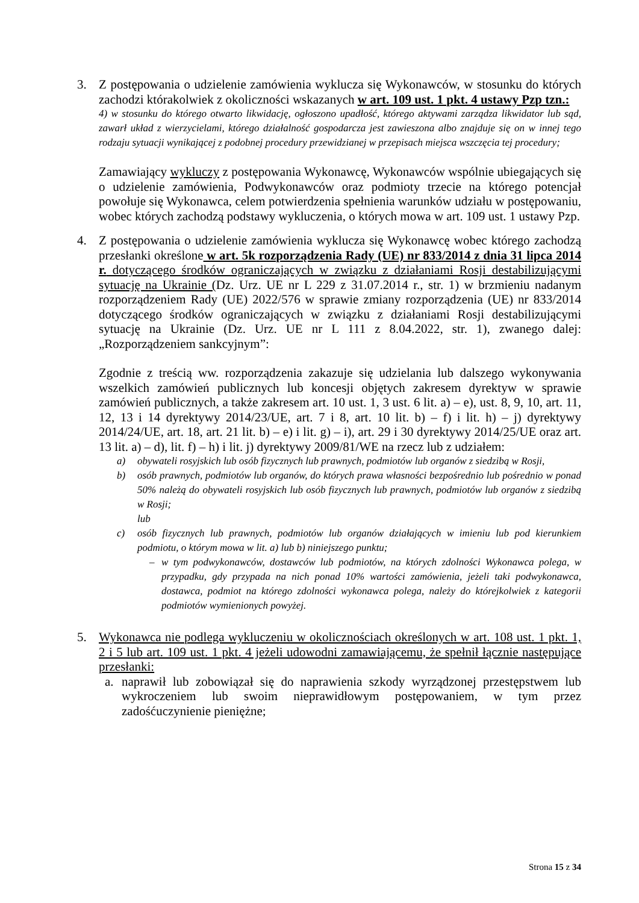3. Z postępowania o udzielenie zamówienia wyklucza się Wykonawców, w stosunku do których zachodzi którakolwiek z okoliczności wskazanych w art. 109 ust. 1 pkt. 4 ustawy Pzp tzn.:
4) w stosunku do którego otwarto likwidację, ogłoszono upadłość, którego aktywami zarządza likwidator lub sąd, zawarł układ z wierzycielami, którego działalność gospodarcza jest zawieszona albo znajduje się on w innej tego rodzaju sytuacji wynikającej z podobnej procedury przewidzianej w przepisach miejsca wszczęcia tej procedury;
Zamawiający wykluczy z postępowania Wykonawcę, Wykonawców wspólnie ubiegających się o udzielenie zamówienia, Podwykonawców oraz podmioty trzecie na którego potencjał powołuje się Wykonawca, celem potwierdzenia spełnienia warunków udziału w postępowaniu, wobec których zachodzą podstawy wykluczenia, o których mowa w art. 109 ust. 1 ustawy Pzp.
4. Z postępowania o udzielenie zamówienia wyklucza się Wykonawcę wobec którego zachodzą przesłanki określone w art. 5k rozporządzenia Rady (UE) nr 833/2014 z dnia 31 lipca 2014 r. dotyczącego środków ograniczających w związku z działaniami Rosji destabilizującymi sytuację na Ukrainie (Dz. Urz. UE nr L 229 z 31.07.2014 r., str. 1) w brzmieniu nadanym rozporządzeniem Rady (UE) 2022/576 w sprawie zmiany rozporządzenia (UE) nr 833/2014 dotyczącego środków ograniczających w związku z działaniami Rosji destabilizującymi sytuację na Ukrainie (Dz. Urz. UE nr L 111 z 8.04.2022, str. 1), zwanego dalej: „Rozporządzeniem sankcyjnym”:
Zgodnie z treścią ww. rozporządzenia zakazuje się udzielania lub dalszego wykonywania wszelkich zamówień publicznych lub koncesji objętych zakresem dyrektyw w sprawie zamówień publicznych, a także zakresem art. 10 ust. 1, 3 ust. 6 lit. a) – e), ust. 8, 9, 10, art. 11, 12, 13 i 14 dyrektywy 2014/23/UE, art. 7 i 8, art. 10 lit. b) – f) i lit. h) – j) dyrektywy 2014/24/UE, art. 18, art. 21 lit. b) – e) i lit. g) – i), art. 29 i 30 dyrektywy 2014/25/UE oraz art. 13 lit. a) – d), lit. f) – h) i lit. j) dyrektywy 2009/81/WE na rzecz lub z udziałem:
a) obywateli rosyjskich lub osób fizycznych lub prawnych, podmiotów lub organów z siedzibą w Rosji,
b) osób prawnych, podmiotów lub organów, do których prawa własności bezpośrednio lub pośrednio w ponad 50% należą do obywateli rosyjskich lub osób fizycznych lub prawnych, podmiotów lub organów z siedzibą w Rosji;
lub
c) osób fizycznych lub prawnych, podmiotów lub organów działających w imieniu lub pod kierunkiem podmiotu, o którym mowa w lit. a) lub b) niniejszego punktu;
– w tym podwykonawców, dostawców lub podmiotów, na których zdolności Wykonawca polega, w przypadku, gdy przypada na nich ponad 10% wartości zamówienia, jeżeli taki podwykonawca, dostawca, podmiot na którego zdolności wykonawca polega, należy do którejkolwiek z kategorii podmiotów wymienionych powyżej.
5. Wykonawca nie podlega wykluczeniu w okolicznościach określonych w art. 108 ust. 1 pkt. 1, 2 i 5 lub art. 109 ust. 1 pkt. 4 jeżeli udowodni zamawiającemu, że spełnił łącznie następujące przesłanki:
a. naprawił lub zobowiązał się do naprawienia szkody wyrządzonej przestępstwem lub wykroczeniem lub swoim nieprawidłowym postępowaniem, w tym przez zadośćuczynienie pieniężne;
Strona 15 z 34